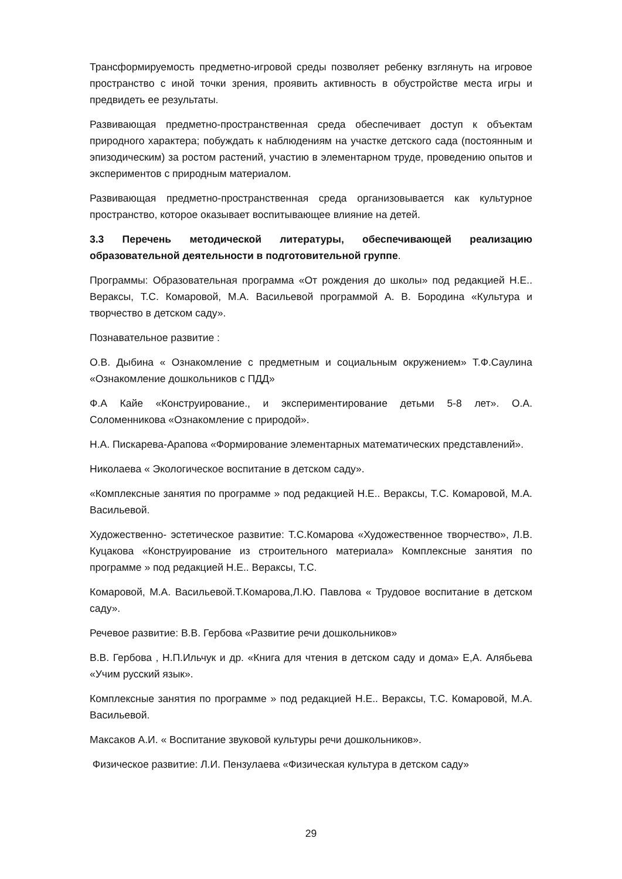Трансформируемость предметно-игровой среды позволяет ребенку взглянуть на игровое пространство с иной точки зрения, проявить активность в обустройстве места игры и предвидеть ее результаты.
Развивающая предметно-пространственная среда обеспечивает доступ к объектам природного характера; побуждать к наблюдениям на участке детского сада (постоянным и эпизодическим) за ростом растений, участию в элементарном труде, проведению опытов и экспериментов с природным материалом.
Развивающая предметно-пространственная среда организовывается как культурное пространство, которое оказывает воспитывающее влияние на детей.
3.3 Перечень методической литературы, обеспечивающей реализацию образовательной деятельности в подготовительной группе.
Программы: Образовательная программа «От рождения до школы» под редакцией Н.Е.. Вераксы, Т.С. Комаровой, М.А. Васильевой программой А. В. Бородина «Культура и творчество в детском саду».
Познавательное развитие :
О.В. Дыбина « Ознакомление с предметным и социальным окружением» Т.Ф.Саулина «Ознакомление дошкольников с ПДД»
Ф.А Кайе «Конструирование., и экспериментирование детьми 5-8 лет». О.А. Соломенникова «Ознакомление с природой».
Н.А. Пискарева-Арапова «Формирование элементарных математических представлений».
Николаева « Экологическое воспитание в детском саду».
«Комплексные занятия по программе » под редакцией Н.Е.. Вераксы, Т.С. Комаровой, М.А. Васильевой.
Художественно- эстетическое развитие: Т.С.Комарова «Художественное творчество», Л.В. Куцакова «Конструирование из строительного материала» Комплексные занятия по программе » под редакцией Н.Е.. Вераксы, Т.С.
Комаровой, М.А. Васильевой.Т.Комарова,Л.Ю. Павлова « Трудовое воспитание в детском саду».
Речевое развитие: В.В. Гербова «Развитие речи дошкольников»
В.В. Гербова , Н.П.Ильчук и др. «Книга для чтения в детском саду и дома» Е,А. Алябьева «Учим русский язык».
Комплексные занятия по программе » под редакцией Н.Е.. Вераксы, Т.С. Комаровой, М.А. Васильевой.
Максаков А.И. « Воспитание звуковой культуры речи дошкольников».
Физическое развитие: Л.И. Пензулаева «Физическая культура в детском саду»
29